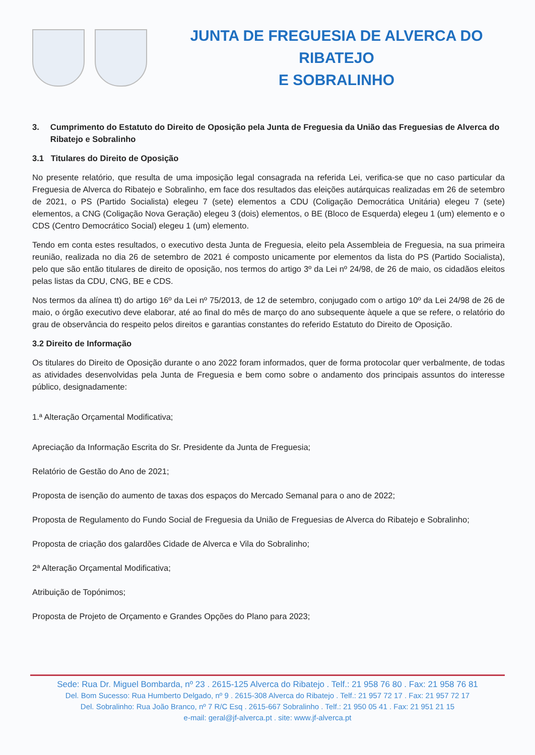JUNTA DE FREGUESIA DE ALVERCA DO RIBATEJO
E SOBRALINHO
3. Cumprimento do Estatuto do Direito de Oposição pela Junta de Freguesia da União das Freguesias de Alverca do Ribatejo e Sobralinho
3.1 Titulares do Direito de Oposição
No presente relatório, que resulta de uma imposição legal consagrada na referida Lei, verifica-se que no caso particular da Freguesia de Alverca do Ribatejo e Sobralinho, em face dos resultados das eleições autárquicas realizadas em 26 de setembro de 2021, o PS (Partido Socialista) elegeu 7 (sete) elementos a CDU (Coligação Democrática Unitária) elegeu 7 (sete) elementos, a CNG (Coligação Nova Geração) elegeu 3 (dois) elementos, o BE (Bloco de Esquerda) elegeu 1 (um) elemento e o CDS (Centro Democrático Social) elegeu 1 (um) elemento.
Tendo em conta estes resultados, o executivo desta Junta de Freguesia, eleito pela Assembleia de Freguesia, na sua primeira reunião, realizada no dia 26 de setembro de 2021 é composto unicamente por elementos da lista do PS (Partido Socialista), pelo que são então titulares de direito de oposição, nos termos do artigo 3º da Lei nº 24/98, de 26 de maio, os cidadãos eleitos pelas listas da CDU, CNG, BE e CDS.
Nos termos da alínea tt) do artigo 16º da Lei nº 75/2013, de 12 de setembro, conjugado com o artigo 10º da Lei 24/98 de 26 de maio, o órgão executivo deve elaborar, até ao final do mês de março do ano subsequente àquele a que se refere, o relatório do grau de observância do respeito pelos direitos e garantias constantes do referido Estatuto do Direito de Oposição.
3.2 Direito de Informação
Os titulares do Direito de Oposição durante o ano 2022 foram informados, quer de forma protocolar quer verbalmente, de todas as atividades desenvolvidas pela Junta de Freguesia e bem como sobre o andamento dos principais assuntos do interesse público, designadamente:
1.ª Alteração Orçamental Modificativa;
Apreciação da Informação Escrita do Sr. Presidente da Junta de Freguesia;
Relatório de Gestão do Ano de 2021;
Proposta de isenção do aumento de taxas dos espaços do Mercado Semanal para o ano de 2022;
Proposta de Regulamento do Fundo Social de Freguesia da União de Freguesias de Alverca do Ribatejo e Sobralinho;
Proposta de criação dos galardões Cidade de Alverca e Vila do Sobralinho;
2ª Alteração Orçamental Modificativa;
Atribuição de Topónimos;
Proposta de Projeto de Orçamento e Grandes Opções do Plano para 2023;
Sede: Rua Dr. Miguel Bombarda, nº 23 . 2615-125 Alverca do Ribatejo . Telf.: 21 958 76 80 . Fax: 21 958 76 81
Del. Bom Sucesso: Rua Humberto Delgado, nº 9 . 2615-308 Alverca do Ribatejo . Telf.: 21 957 72 17 . Fax: 21 957 72 17
Del. Sobralinho: Rua João Branco, nº 7 R/C Esq . 2615-667 Sobralinho . Telf.: 21 950 05 41 . Fax: 21 951 21 15
e-mail: geral@jf-alverca.pt . site: www.jf-alverca.pt